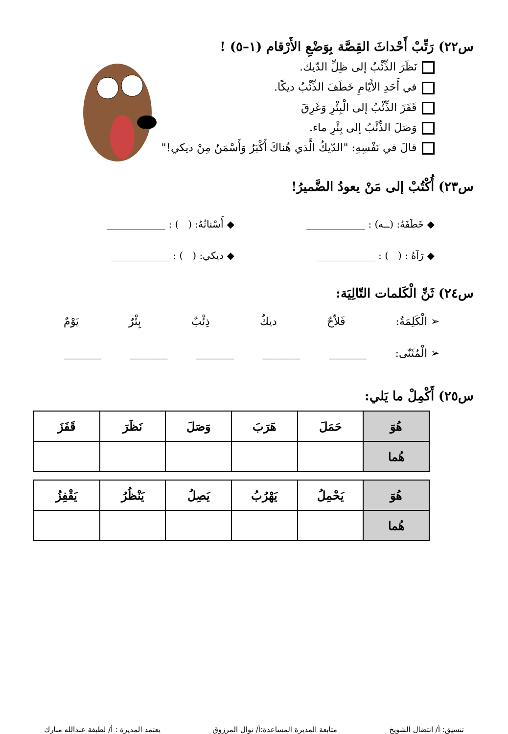س٢٢) رَتِّبْ أَحْداثَ القِصَّة بِوَضْعِ الأَرْقام (١–٥) !
نَظَرَ الذِّئْبُ إلى ظِلِّ الدّيك.
في أَحَدِ الأَيّامِ خَطَفَ الذِّئْبُ ديكًا.
قَفَزَ الذِّئْبُ إلى الْبِئْرِ وَغَرِقَ
وَصَلَ الذِّئْبُ إلى بِئْرِ ماء.
قالَ في نَفْسِهِ: "الدّيكُ الَّذي هُناكَ أَكْبَرُ وَأَسْمَنُ مِنْ ديكي!"
س٢٣) أُكْتُبْ إلى مَنْ يعودُ الضَّميرُ!
◆ خَطَفَهُ: (ــه) : ____________
◆ أَسْنانُهُ: ( ) : ____________
◆ رَآهُ : ( ) : ____________ ◆ ديكي: ( ) : ____________
س٢٤) ثَنِّ الْكَلمات التّالِيَة:
➢ الْكَلِمَةُ: فَلاّحٌ ديكٌ ذِئْبٌ بِئْرٌ يَوْمٌ
➢ الْمُثَنّى: _______ _______ _______ _______ _______
س٢٥) أَكْمِلْ ما يَلي:
| هُوَ | حَمَلَ | هَرَبَ | وَصَلَ | نَظَرَ | قَفَزَ |
| هُما | | | | | |
| هُوَ | يَحْمِلُ | يَهْرُبُ | يَصِلُ | يَنْظُرُ | يَقْفِزُ |
| هُما | | | | | |
تنسيق: أ/ انتضال الشويخ متابعة المديرة المساعدة:أ/ نوال المرزوق يعتمد المديرة : أ/ لطيفة عبدالله مبارك